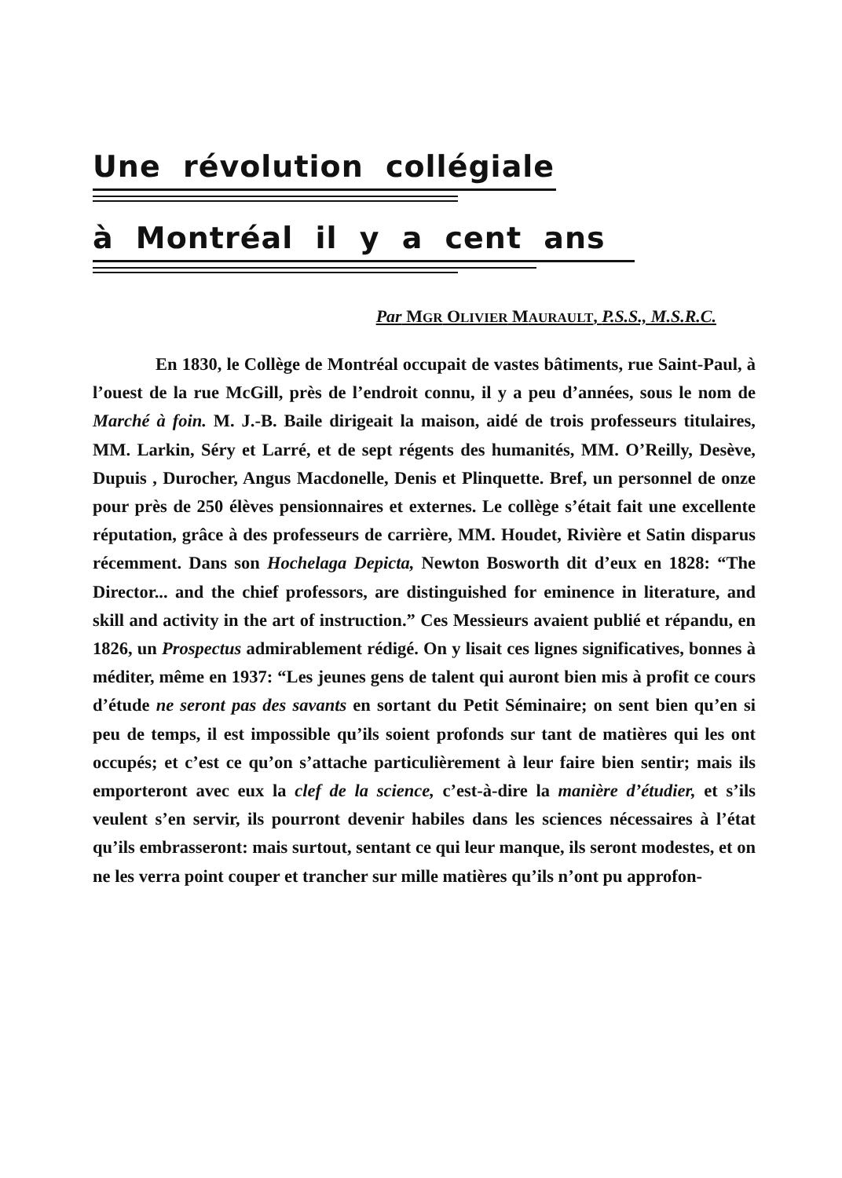Une révolution collégiale
à Montréal il y a cent ans
Par MGR OLIVIER MAURAULT, P.S.S., M.S.R.C.
En 1830, le Collège de Montréal occupait de vastes bâtiments, rue Saint-Paul, à l’ouest de la rue McGill, près de l’endroit connu, il y a peu d’années, sous le nom de Marché à foin. M. J.-B. Baile dirigeait la maison, aidé de trois professeurs titulaires, MM. Larkin, Séry et Larré, et de sept régents des humanités, MM. O’Reilly, Desève, Dupuis , Durocher, Angus Macdonelle, Denis et Plinquette. Bref, un personnel de onze pour près de 250 élèves pensionnaires et externes. Le collège s’était fait une excellente réputation, grâce à des professeurs de carrière, MM. Houdet, Rivière et Satin disparus récemment. Dans son Hochelaga Depicta, Newton Bosworth dit d’eux en 1828: “The Director... and the chief professors, are distinguished for eminence in literature, and skill and activity in the art of instruction.” Ces Messieurs avaient publié et répandu, en 1826, un Prospectus admirablement rédigé. On y lisait ces lignes significatives, bonnes à méditer, même en 1937: “Les jeunes gens de talent qui auront bien mis à profit ce cours d’étude ne seront pas des savants en sortant du Petit Séminaire; on sent bien qu’en si peu de temps, il est impossible qu’ils soient profonds sur tant de matières qui les ont occupés; et c’est ce qu’on s’attache particulièrement à leur faire bien sentir; mais ils emporteront avec eux la clef de la science, c’est-à-dire la manière d’étudier, et s’ils veulent s’en servir, ils pourront devenir habiles dans les sciences nécessaires à l’état qu’ils embrasseront: mais surtout, sentant ce qui leur manque, ils seront modestes, et on ne les verra point couper et trancher sur mille matières qu’ils n’ont pu approfon-